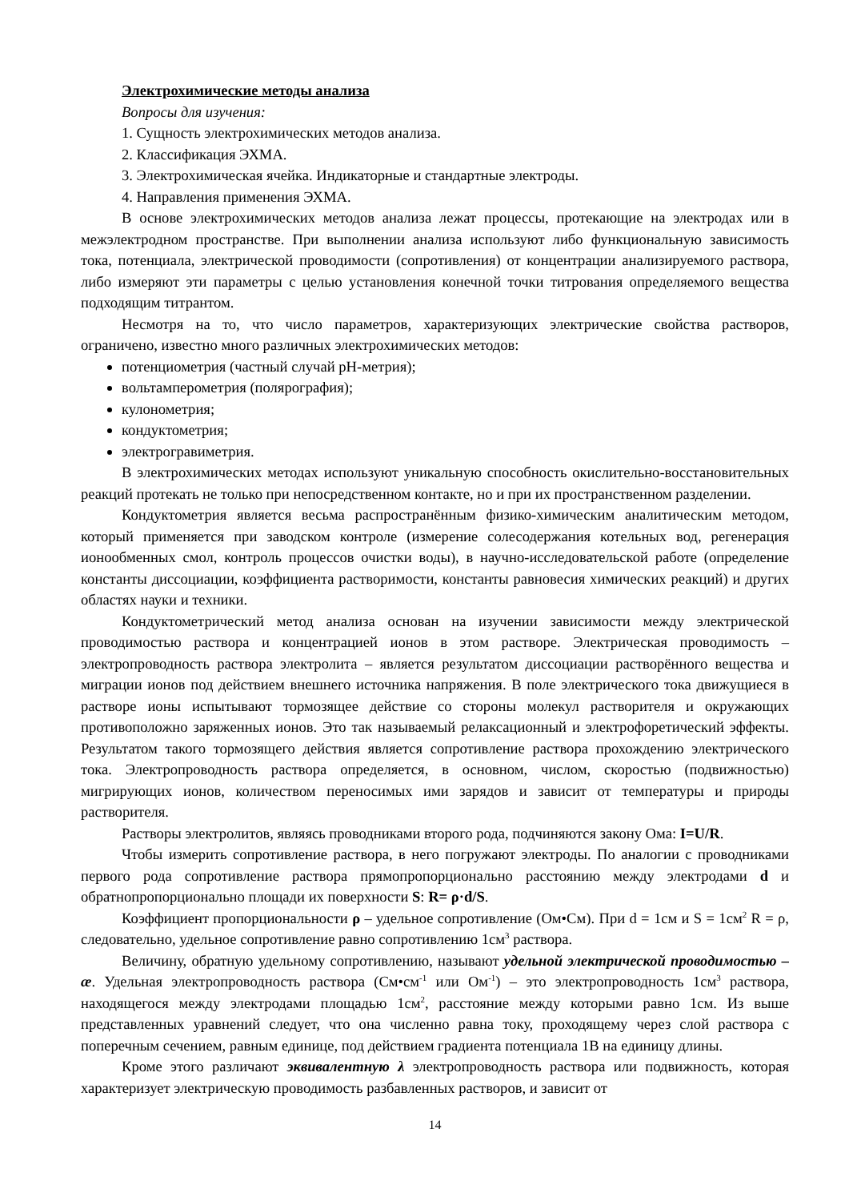Электрохимические методы анализа
Вопросы для изучения:
1. Сущность электрохимических методов анализа.
2. Классификация ЭХМА.
3. Электрохимическая ячейка. Индикаторные и стандартные электроды.
4. Направления применения ЭХМА.
В основе электрохимических методов анализа лежат процессы, протекающие на электродах или в межэлектродном пространстве. При выполнении анализа используют либо функциональную зависимость тока, потенциала, электрической проводимости (сопротивления) от концентрации анализируемого раствора, либо измеряют эти параметры с целью установления конечной точки титрования определяемого вещества подходящим титрантом.
Несмотря на то, что число параметров, характеризующих электрические свойства растворов, ограничено, известно много различных электрохимических методов:
потенциометрия (частный случай рН-метрия);
вольтамперометрия (полярография);
кулонометрия;
кондуктометрия;
электрогравиметрия.
В электрохимических методах используют уникальную способность окислительно-восстановительных реакций протекать не только при непосредственном контакте, но и при их пространственном разделении.
Кондуктометрия является весьма распространённым физико-химическим аналитическим методом, который применяется при заводском контроле (измерение солесодержания котельных вод, регенерация ионообменных смол, контроль процессов очистки воды), в научно-исследовательской работе (определение константы диссоциации, коэффициента растворимости, константы равновесия химических реакций) и других областях науки и техники.
Кондуктометрический метод анализа основан на изучении зависимости между электрической проводимостью раствора и концентрацией ионов в этом растворе. Электрическая проводимость – электропроводность раствора электролита – является результатом диссоциации растворённого вещества и миграции ионов под действием внешнего источника напряжения. В поле электрического тока движущиеся в растворе ионы испытывают тормозящее действие со стороны молекул растворителя и окружающих противоположно заряженных ионов. Это так называемый релаксационный и электрофоретический эффекты. Результатом такого тормозящего действия является сопротивление раствора прохождению электрического тока. Электропроводность раствора определяется, в основном, числом, скоростью (подвижностью) мигрирующих ионов, количеством переносимых ими зарядов и зависит от температуры и природы растворителя.
Растворы электролитов, являясь проводниками второго рода, подчиняются закону Ома: I=U/R.
Чтобы измерить сопротивление раствора, в него погружают электроды. По аналогии с проводниками первого рода сопротивление раствора прямопропорционально расстоянию между электродами d и обратнопропорционально площади их поверхности S: R= ρ·d/S.
Коэффициент пропорциональности ρ – удельное сопротивление (Ом•См). При d = 1см и S = 1см<sup>2</sup> R = ρ, следовательно, удельное сопротивление равно сопротивлению 1см<sup>3</sup> раствора.
Величину, обратную удельному сопротивлению, называют удельной электрической проводимостью – æ. Удельная электропроводность раствора (См•см<sup>-1</sup> или Ом<sup>-1</sup>) – это электропроводность 1см<sup>3</sup> раствора, находящегося между электродами площадью 1см<sup>2</sup>, расстояние между которыми равно 1см. Из выше представленных уравнений следует, что она численно равна току, проходящему через слой раствора с поперечным сечением, равным единице, под действием градиента потенциала 1В на единицу длины.
Кроме этого различают эквивалентную λ электропроводность раствора или подвижность, которая характеризует электрическую проводимость разбавленных растворов, и зависит от
14